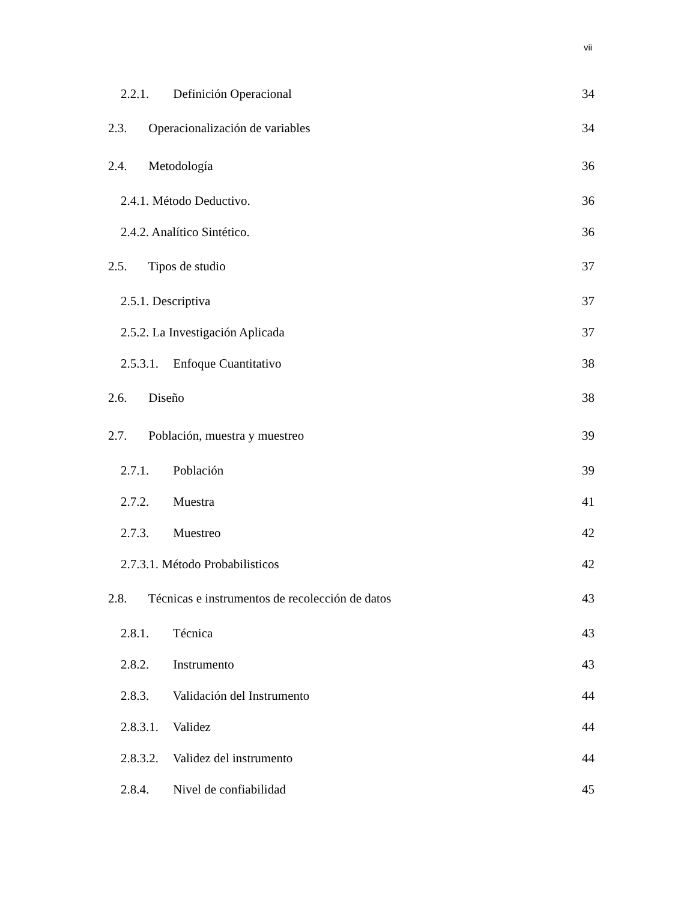vii
2.2.1. Definición Operacional 34
2.3. Operacionalización de variables 34
2.4. Metodología 36
2.4.1. Método Deductivo. 36
2.4.2. Analítico Sintético. 36
2.5. Tipos de studio 37
2.5.1. Descriptiva 37
2.5.2. La Investigación Aplicada 37
2.5.3.1. Enfoque Cuantitativo 38
2.6. Diseño 38
2.7. Población, muestra y muestreo 39
2.7.1. Población 39
2.7.2. Muestra 41
2.7.3. Muestreo 42
2.7.3.1. Método Probabilisticos 42
2.8. Técnicas e instrumentos de recolección de datos 43
2.8.1. Técnica 43
2.8.2. Instrumento 43
2.8.3. Validación del Instrumento 44
2.8.3.1. Validez 44
2.8.3.2. Validez del instrumento 44
2.8.4. Nivel de confiabilidad 45